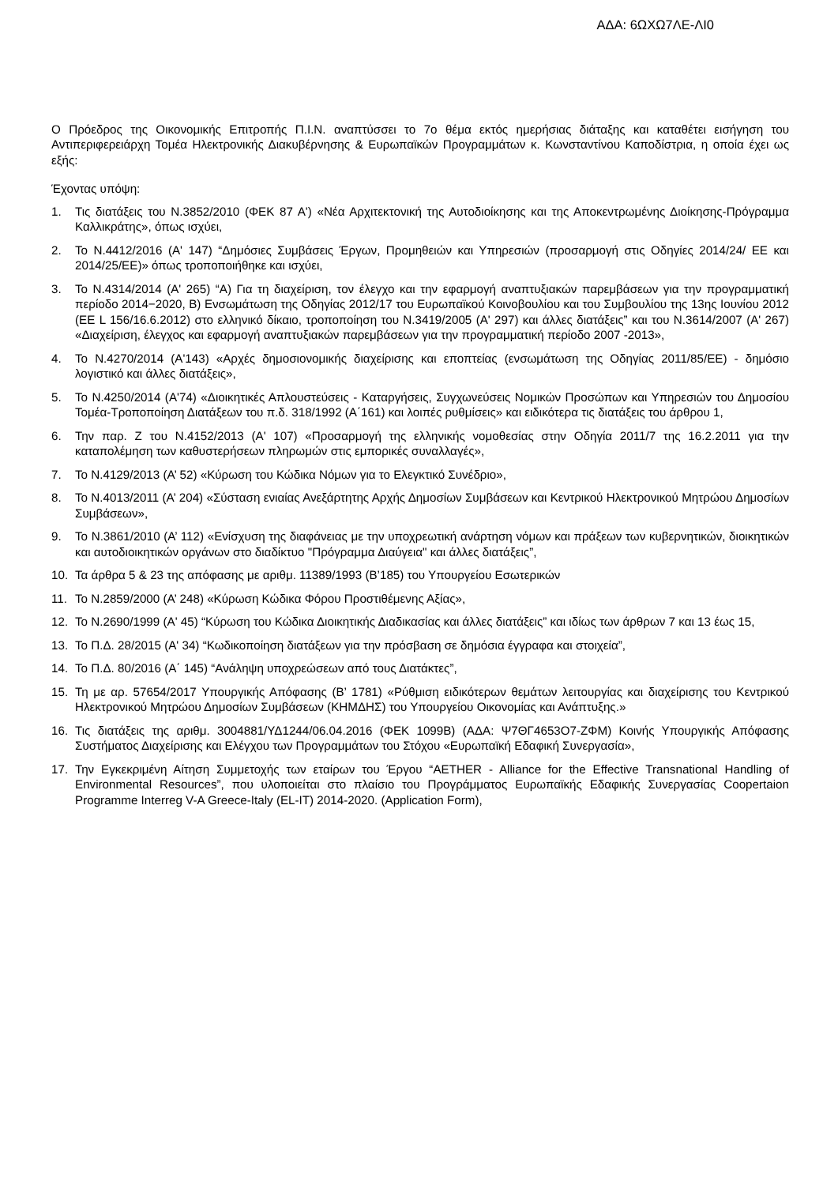ΑΔΑ: 6ΩΧΩ7ΛΕ-ΛΙ0
Ο Πρόεδρος της Οικονομικής Επιτροπής Π.Ι.Ν. αναπτύσσει το 7ο θέμα εκτός ημερήσιας διάταξης και καταθέτει εισήγηση του Αντιπεριφερειάρχη Τομέα Ηλεκτρονικής Διακυβέρνησης & Ευρωπαϊκών Προγραμμάτων κ. Κωνσταντίνου Καποδίστρια, η οποία έχει ως εξής:
Έχοντας υπόψη:
1. Τις διατάξεις του Ν.3852/2010 (ΦΕΚ 87 Α') «Νέα Αρχιτεκτονική της Αυτοδιοίκησης και της Αποκεντρωμένης Διοίκησης-Πρόγραμμα Καλλικράτης», όπως ισχύει,
2. Το Ν.4412/2016 (Α' 147) “Δημόσιες Συμβάσεις Έργων, Προμηθειών και Υπηρεσιών (προσαρμογή στις Οδηγίες 2014/24/ ΕΕ και 2014/25/ΕΕ)» όπως τροποποιήθηκε και ισχύει,
3. Το Ν.4314/2014 (Α' 265) “Α) Για τη διαχείριση, τον έλεγχο και την εφαρμογή αναπτυξιακών παρεμβάσεων για την προγραμματική περίοδο 2014−2020, Β) Ενσωμάτωση της Οδηγίας 2012/17 του Ευρωπαϊκού Κοινοβουλίου και του Συμβουλίου της 13ης Ιουνίου 2012 (ΕΕ L 156/16.6.2012) στο ελληνικό δίκαιο, τροποποίηση του Ν.3419/2005 (Α' 297) και άλλες διατάξεις” και του Ν.3614/2007 (Α' 267) «Διαχείριση, έλεγχος και εφαρμογή αναπτυξιακών παρεμβάσεων για την προγραμματική περίοδο 2007 -2013»,
4. Το Ν.4270/2014 (Α'143) «Αρχές δημοσιονομικής διαχείρισης και εποπτείας (ενσωμάτωση της Οδηγίας 2011/85/ΕΕ) - δημόσιο λογιστικό και άλλες διατάξεις»,
5. Το Ν.4250/2014 (Α'74) «Διοικητικές Απλουστεύσεις - Καταργήσεις, Συγχωνεύσεις Νομικών Προσώπων και Υπηρεσιών του Δημοσίου Τομέα-Τροποποίηση Διατάξεων του π.δ. 318/1992 (Α΄161) και λοιπές ρυθμίσεις» και ειδικότερα τις διατάξεις του άρθρου 1,
6. Την παρ. Ζ του Ν.4152/2013 (Α' 107) «Προσαρμογή της ελληνικής νομοθεσίας στην Οδηγία 2011/7 της 16.2.2011 για την καταπολέμηση των καθυστερήσεων πληρωμών στις εμπορικές συναλλαγές»,
7. Το Ν.4129/2013 (Α’ 52) «Κύρωση του Κώδικα Νόμων για το Ελεγκτικό Συνέδριο»,
8. Το Ν.4013/2011 (Α’ 204) «Σύσταση ενιαίας Ανεξάρτητης Αρχής Δημοσίων Συμβάσεων και Κεντρικού Ηλεκτρονικού Μητρώου Δημοσίων Συμβάσεων»,
9. Το Ν.3861/2010 (Α’ 112) «Ενίσχυση της διαφάνειας με την υποχρεωτική ανάρτηση νόμων και πράξεων των κυβερνητικών, διοικητικών και αυτοδιοικητικών οργάνων στο διαδίκτυο "Πρόγραμμα Διαύγεια" και άλλες διατάξεις”,
10. Τα άρθρα 5 & 23 της απόφασης με αριθμ. 11389/1993 (Β’185) του Υπουργείου Εσωτερικών
11. Το Ν.2859/2000 (Α’ 248) «Κύρωση Κώδικα Φόρου Προστιθέμενης Αξίας»,
12. Το Ν.2690/1999 (Α' 45) “Κύρωση του Κώδικα Διοικητικής Διαδικασίας και άλλες διατάξεις” και ιδίως των άρθρων 7 και 13 έως 15,
13. Το Π.Δ. 28/2015 (Α' 34) “Κωδικοποίηση διατάξεων για την πρόσβαση σε δημόσια έγγραφα και στοιχεία”,
14. Το Π.Δ. 80/2016 (Α΄ 145) “Ανάληψη υποχρεώσεων από τους Διατάκτες”,
15. Τη με αρ. 57654/2017 Υπουργικής Απόφασης (Β’ 1781) «Ρύθμιση ειδικότερων θεμάτων λειτουργίας και διαχείρισης του Κεντρικού Ηλεκτρονικού Μητρώου Δημοσίων Συμβάσεων (ΚΗΜΔΗΣ) του Υπουργείου Οικονομίας και Ανάπτυξης.»
16. Τις διατάξεις της αριθμ. 3004881/ΥΔ1244/06.04.2016 (ΦΕΚ 1099Β) (ΑΔΑ: Ψ7ΘΓ4653Ο7-ΖΦΜ) Κοινής Υπουργικής Απόφασης Συστήματος Διαχείρισης και Ελέγχου των Προγραμμάτων του Στόχου «Ευρωπαϊκή Εδαφική Συνεργασία»,
17. Την Εγκεκριμένη Αίτηση Συμμετοχής των εταίρων του Έργου “AETHER - Alliance for the Effective Transnational Handling of Environmental Resources”, που υλοποιείται στο πλαίσιο του Προγράμματος Ευρωπαϊκής Εδαφικής Συνεργασίας Coopertaion Programme Interreg V-A Greece-Italy (EL-IT) 2014-2020. (Application Form),